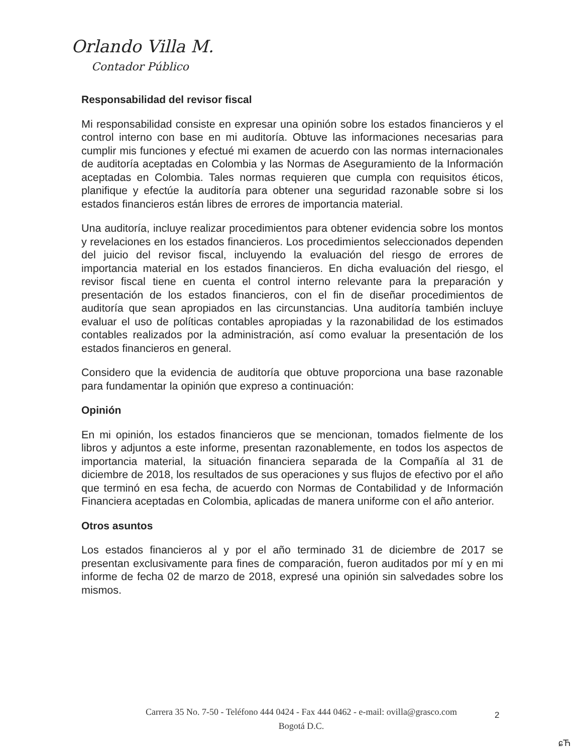Orlando Villa M.
Contador Público
Responsabilidad del revisor fiscal
Mi responsabilidad consiste en expresar una opinión sobre los estados financieros y el control interno con base en mi auditoría. Obtuve las informaciones necesarias para cumplir mis funciones y efectué mi examen de acuerdo con las normas internacionales de auditoría aceptadas en Colombia y las Normas de Aseguramiento de la Información aceptadas en Colombia. Tales normas requieren que cumpla con requisitos éticos, planifique y efectúe la auditoría para obtener una seguridad razonable sobre si los estados financieros están libres de errores de importancia material.
Una auditoría, incluye realizar procedimientos para obtener evidencia sobre los montos y revelaciones en los estados financieros. Los procedimientos seleccionados dependen del juicio del revisor fiscal, incluyendo la evaluación del riesgo de errores de importancia material en los estados financieros. En dicha evaluación del riesgo, el revisor fiscal tiene en cuenta el control interno relevante para la preparación y presentación de los estados financieros, con el fin de diseñar procedimientos de auditoría que sean apropiados en las circunstancias. Una auditoría también incluye evaluar el uso de políticas contables apropiadas y la razonabilidad de los estimados contables realizados por la administración, así como evaluar la presentación de los estados financieros en general.
Considero que la evidencia de auditoría que obtuve proporciona una base razonable para fundamentar la opinión que expreso a continuación:
Opinión
En mi opinión, los estados financieros que se mencionan, tomados fielmente de los libros y adjuntos a este informe, presentan razonablemente, en todos los aspectos de importancia material, la situación financiera separada de la Compañía al 31 de diciembre de 2018, los resultados de sus operaciones y sus flujos de efectivo por el año que terminó en esa fecha, de acuerdo con Normas de Contabilidad y de Información Financiera aceptadas en Colombia, aplicadas de manera uniforme con el año anterior.
Otros asuntos
Los estados financieros al y por el año terminado 31 de diciembre de 2017 se presentan exclusivamente para fines de comparación, fueron auditados por mí y en mi informe de fecha 02 de marzo de 2018, expresé una opinión sin salvedades sobre los mismos.
Carrera 35 No. 7-50 - Teléfono 444 0424 - Fax 444 0462 - e-mail: ovilla@grasco.com
Bogotá D.C.
2
ɕЋ